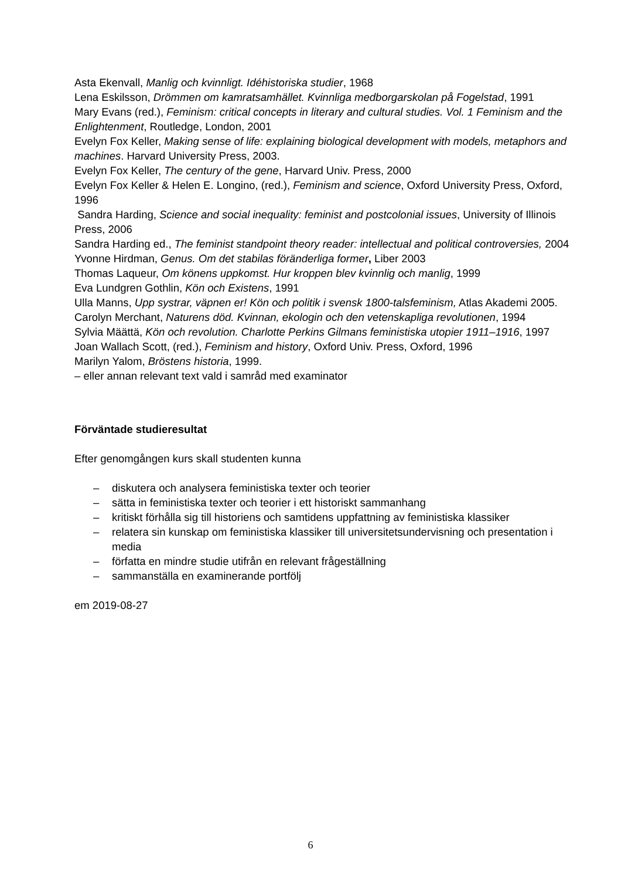Asta Ekenvall, Manlig och kvinnligt. Idéhistoriska studier, 1968
Lena Eskilsson, Drömmen om kamratsamhället. Kvinnliga medborgarskolan på Fogelstad, 1991
Mary Evans (red.), Feminism: critical concepts in literary and cultural studies. Vol. 1 Feminism and the Enlightenment, Routledge, London, 2001
Evelyn Fox Keller, Making sense of life: explaining biological development with models, metaphors and machines. Harvard University Press, 2003.
Evelyn Fox Keller, The century of the gene, Harvard Univ. Press, 2000
Evelyn Fox Keller & Helen E. Longino, (red.), Feminism and science, Oxford University Press, Oxford, 1996
Sandra Harding, Science and social inequality: feminist and postcolonial issues, University of Illinois Press, 2006
Sandra Harding ed., The feminist standpoint theory reader: intellectual and political controversies, 2004
Yvonne Hirdman, Genus. Om det stabilas föränderliga former, Liber 2003
Thomas Laqueur, Om könens uppkomst. Hur kroppen blev kvinnlig och manlig, 1999
Eva Lundgren Gothlin, Kön och Existens, 1991
Ulla Manns, Upp systrar, väpnen er! Kön och politik i svensk 1800-talsfeminism, Atlas Akademi 2005.
Carolyn Merchant, Naturens död. Kvinnan, ekologin och den vetenskapliga revolutionen, 1994
Sylvia Määttä, Kön och revolution. Charlotte Perkins Gilmans feministiska utopier 1911–1916, 1997
Joan Wallach Scott, (red.), Feminism and history, Oxford Univ. Press, Oxford, 1996
Marilyn Yalom, Bröstens historia, 1999.
– eller annan relevant text vald i samråd med examinator
Förväntade studieresultat
Efter genomgången kurs skall studenten kunna
– diskutera och analysera feministiska texter och teorier
– sätta in feministiska texter och teorier i ett historiskt sammanhang
– kritiskt förhålla sig till historiens och samtidens uppfattning av feministiska klassiker
– relatera sin kunskap om feministiska klassiker till universitetsundervisning och presentation i media
– författa en mindre studie utifrån en relevant frågeställning
– sammanställa en examinerande portfölj
em 2019-08-27
6